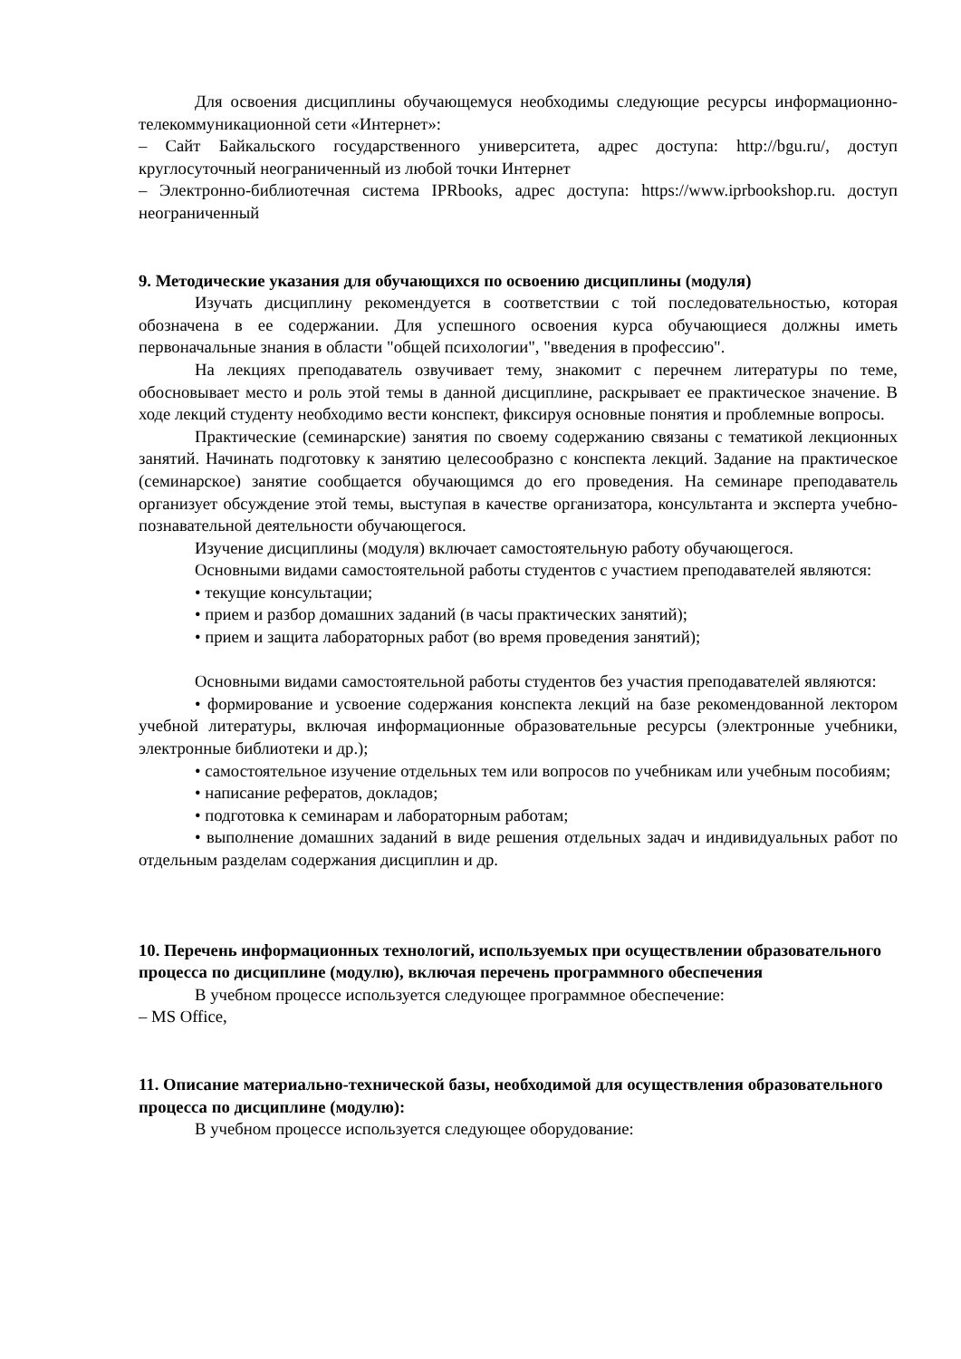Для освоения дисциплины обучающемуся необходимы следующие ресурсы информационно-телекоммуникационной сети «Интернет»:
– Сайт Байкальского государственного университета, адрес доступа: http://bgu.ru/, доступ круглосуточный неограниченный из любой точки Интернет
– Электронно-библиотечная система IPRbooks, адрес доступа: https://www.iprbookshop.ru. доступ неограниченный
9. Методические указания для обучающихся по освоению дисциплины (модуля)
Изучать дисциплину рекомендуется в соответствии с той последовательностью, которая обозначена в ее содержании. Для успешного освоения курса обучающиеся должны иметь первоначальные знания в области "общей психологии", "введения в профессию".
На лекциях преподаватель озвучивает тему, знакомит с перечнем литературы по теме, обосновывает место и роль этой темы в данной дисциплине, раскрывает ее практическое значение. В ходе лекций студенту необходимо вести конспект, фиксируя основные понятия и проблемные вопросы.
Практические (семинарские) занятия по своему содержанию связаны с тематикой лекционных занятий. Начинать подготовку к занятию целесообразно с конспекта лекций. Задание на практическое (семинарское) занятие сообщается обучающимся до его проведения. На семинаре преподаватель организует обсуждение этой темы, выступая в качестве организатора, консультанта и эксперта учебно-познавательной деятельности обучающегося.
Изучение дисциплины (модуля) включает самостоятельную работу обучающегося.
Основными видами самостоятельной работы студентов с участием преподавателей являются:
• текущие консультации;
• прием и разбор домашних заданий (в часы практических занятий);
• прием и защита лабораторных работ (во время проведения занятий);
Основными видами самостоятельной работы студентов без участия преподавателей являются:
• формирование и усвоение содержания конспекта лекций на базе рекомендованной лектором учебной литературы, включая информационные образовательные ресурсы (электронные учебники, электронные библиотеки и др.);
• самостоятельное изучение отдельных тем или вопросов по учебникам или учебным пособиям;
• написание рефератов, докладов;
• подготовка к семинарам и лабораторным работам;
• выполнение домашних заданий в виде решения отдельных задач и индивидуальных работ по отдельным разделам содержания дисциплин и др.
10. Перечень информационных технологий, используемых при осуществлении образовательного процесса по дисциплине (модулю), включая перечень программного обеспечения
В учебном процессе используется следующее программное обеспечение:
– MS Office,
11. Описание материально-технической базы, необходимой для осуществления образовательного процесса по дисциплине (модулю):
В учебном процессе используется следующее оборудование: